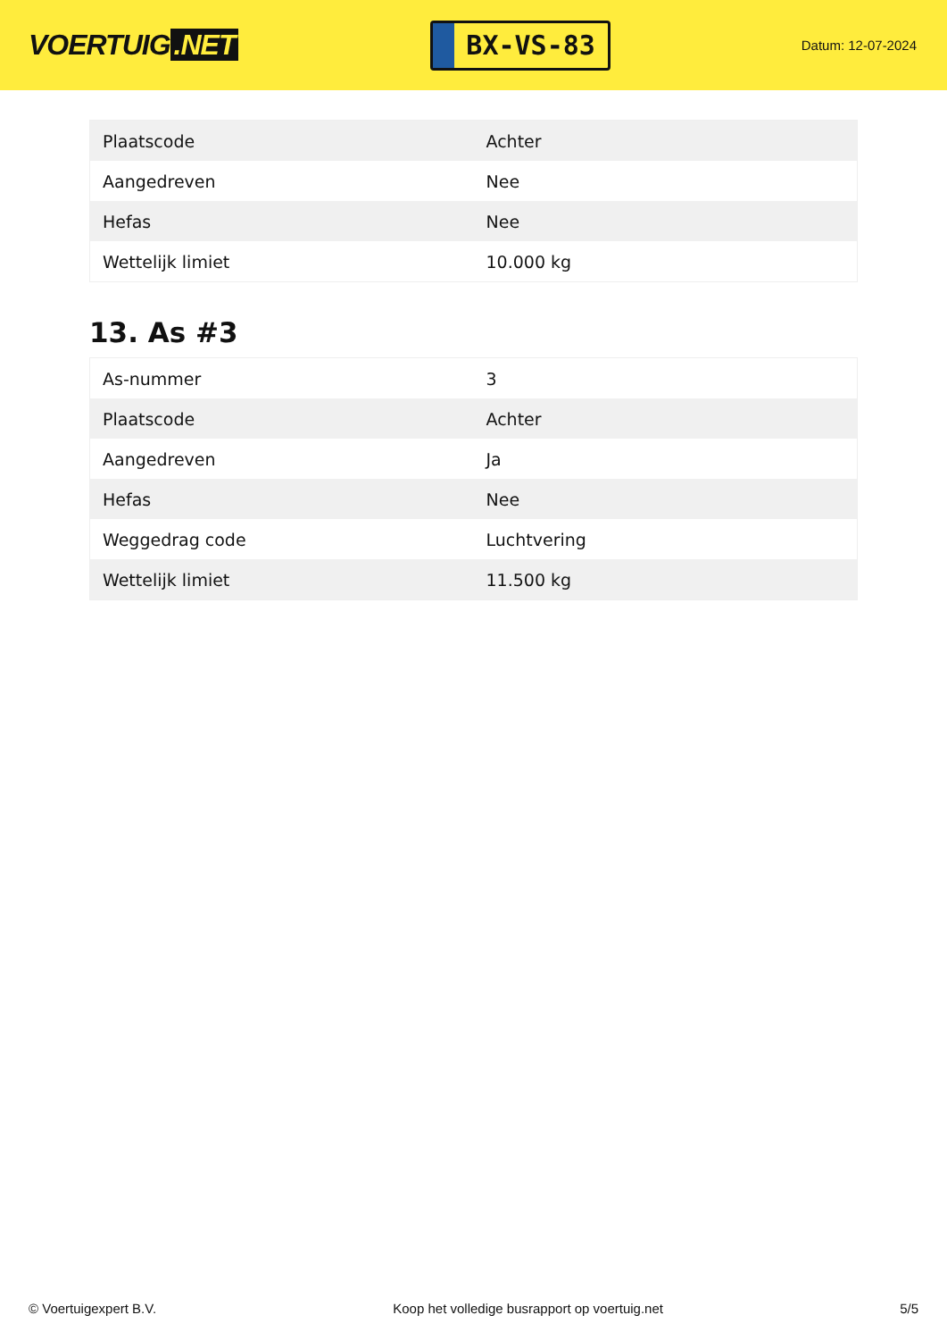VOERTUIG.NET
BX-VS-83
Datum: 12-07-2024
| Plaatscode | Achter |
| Aangedreven | Nee |
| Hefas | Nee |
| Wettelijk limiet | 10.000 kg |
13. As #3
| As-nummer | 3 |
| Plaatscode | Achter |
| Aangedreven | Ja |
| Hefas | Nee |
| Weggedrag code | Luchtvering |
| Wettelijk limiet | 11.500 kg |
© Voertuigexpert B.V. Koop het volledige busrapport op voertuig.net 5/5